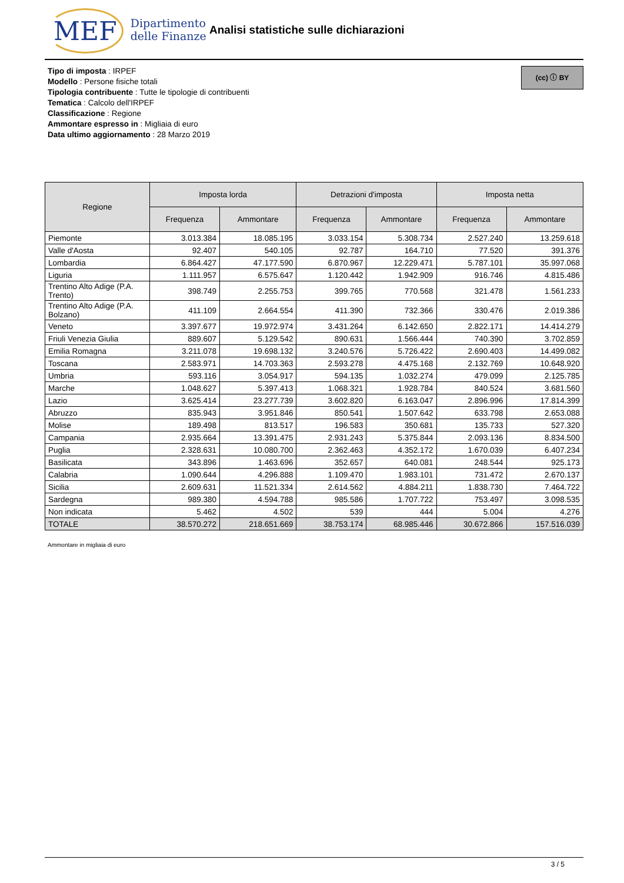MEF Dipartimento
delle Finanze
Analisi statistiche sulle dichiarazioni
Tipo di imposta : IRPEF
Modello : Persone fisiche totali
Tipologia contribuente : Tutte le tipologie di contribuenti
Tematica : Calcolo dell'IRPEF
Classificazione : Regione
Ammontare espresso in : Migliaia di euro
Data ultimo aggiornamento : 28 Marzo 2019
(cc) ⓘ BY
| Regione | Imposta lorda | | Detrazioni d'imposta | | Imposta netta | |
| --- | --- | --- | --- | --- | --- | --- |
| | Frequenza | Ammontare | Frequenza | Ammontare | Frequenza | Ammontare |
| Piemonte | 3.013.384 | 18.085.195 | 3.033.154 | 5.308.734 | 2.527.240 | 13.259.618 |
| Valle d'Aosta | 92.407 | 540.105 | 92.787 | 164.710 | 77.520 | 391.376 |
| Lombardia | 6.864.427 | 47.177.590 | 6.870.967 | 12.229.471 | 5.787.101 | 35.997.068 |
| Liguria | 1.111.957 | 6.575.647 | 1.120.442 | 1.942.909 | 916.746 | 4.815.486 |
| Trentino Alto Adige (P.A. Trento) | 398.749 | 2.255.753 | 399.765 | 770.568 | 321.478 | 1.561.233 |
| Trentino Alto Adige (P.A. Bolzano) | 411.109 | 2.664.554 | 411.390 | 732.366 | 330.476 | 2.019.386 |
| Veneto | 3.397.677 | 19.972.974 | 3.431.264 | 6.142.650 | 2.822.171 | 14.414.279 |
| Friuli Venezia Giulia | 889.607 | 5.129.542 | 890.631 | 1.566.444 | 740.390 | 3.702.859 |
| Emilia Romagna | 3.211.078 | 19.698.132 | 3.240.576 | 5.726.422 | 2.690.403 | 14.499.082 |
| Toscana | 2.583.971 | 14.703.363 | 2.593.278 | 4.475.168 | 2.132.769 | 10.648.920 |
| Umbria | 593.116 | 3.054.917 | 594.135 | 1.032.274 | 479.099 | 2.125.785 |
| Marche | 1.048.627 | 5.397.413 | 1.068.321 | 1.928.784 | 840.524 | 3.681.560 |
| Lazio | 3.625.414 | 23.277.739 | 3.602.820 | 6.163.047 | 2.896.996 | 17.814.399 |
| Abruzzo | 835.943 | 3.951.846 | 850.541 | 1.507.642 | 633.798 | 2.653.088 |
| Molise | 189.498 | 813.517 | 196.583 | 350.681 | 135.733 | 527.320 |
| Campania | 2.935.664 | 13.391.475 | 2.931.243 | 5.375.844 | 2.093.136 | 8.834.500 |
| Puglia | 2.328.631 | 10.080.700 | 2.362.463 | 4.352.172 | 1.670.039 | 6.407.234 |
| Basilicata | 343.896 | 1.463.696 | 352.657 | 640.081 | 248.544 | 925.173 |
| Calabria | 1.090.644 | 4.296.888 | 1.109.470 | 1.983.101 | 731.472 | 2.670.137 |
| Sicilia | 2.609.631 | 11.521.334 | 2.614.562 | 4.884.211 | 1.838.730 | 7.464.722 |
| Sardegna | 989.380 | 4.594.788 | 985.586 | 1.707.722 | 753.497 | 3.098.535 |
| Non indicata | 5.462 | 4.502 | 539 | 444 | 5.004 | 4.276 |
| TOTALE | 38.570.272 | 218.651.669 | 38.753.174 | 68.985.446 | 30.672.866 | 157.516.039 |
Ammontare in migliaia di euro
3 / 5